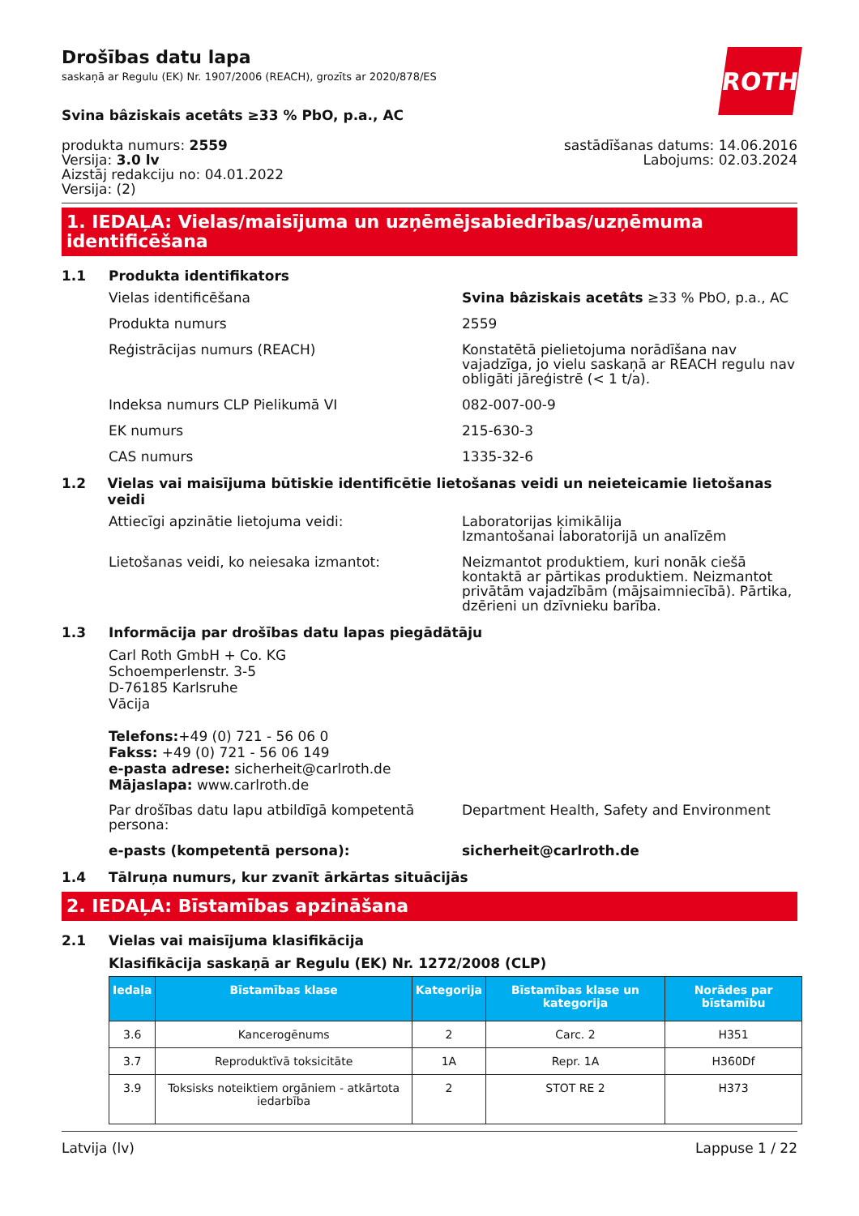Drošības datu lapa
saskaņā ar Regulu (EK) Nr. 1907/2006 (REACH), grozīts ar 2020/878/ES
Svina bâziskais acetâts ≥33 % PbO, p.a., AC
ROTH
produkta numurs: 2559
Versija: 3.0 lv
Aizstāj redakciju no: 04.01.2022
Versija: (2)
sastādīšanas datums: 14.06.2016
Labojums: 02.03.2024
1. IEDAĻA: Vielas/maisījuma un uzņēmējsabiedrības/uzņēmuma identificēšana
1.1 Produkta identifikators
Vielas identificēšana Svina bâziskais acetâts ≥33 % PbO, p.a., AC
Produkta numurs 2559
Reģistrācijas numurs (REACH) Konstatētā pielietojuma norādīšana nav vajadzīga, jo vielu saskaņā ar REACH regulu nav obligāti jāreģistrē (< 1 t/a).
Indeksa numurs CLP Pielikumā VI 082-007-00-9
EK numurs 215-630-3
CAS numurs 1335-32-6
1.2 Vielas vai maisījuma būtiskie identificētie lietošanas veidi un neieteicamie lietošanas veidi
Attiecīgi apzinātie lietojuma veidi: Laboratorijas ķimikālija
Izmantošanai laboratorijā un analīzēm
Lietošanas veidi, ko neiesaka izmantot: Neizmantot produktiem, kuri nonāk ciešā kontaktā ar pārtikas produktiem. Neizmantot privātām vajadzībām (mājsaimniecībā). Pārtika, dzērieni un dzīvnieku barība.
1.3 Informācija par drošības datu lapas piegādātāju
Carl Roth GmbH + Co. KG
Schoemperlenstr. 3-5
D-76185 Karlsruhe
Vācija
Telefons:+49 (0) 721 - 56 06 0
Fakss: +49 (0) 721 - 56 06 149
e-pasta adrese: sicherheit@carlroth.de
Mājaslapa: www.carlroth.de
Par drošības datu lapu atbildīgā kompetentā persona:
Department Health, Safety and Environment
e-pasts (kompetentā persona): sicherheit@carlroth.de
1.4 Tālruņa numurs, kur zvanīt ārkārtas situācijās
2. IEDAĻA: Bīstamības apzināšana
2.1 Vielas vai maisījuma klasifikācija
Klasifikācija saskaņā ar Regulu (EK) Nr. 1272/2008 (CLP)
| Iedaļa | Bīstamības klase | Kategorija | Bīstamības klase un kategorija | Norādes par bīstamību |
| --- | --- | --- | --- | --- |
| 3.6 | Kancerogēnums | 2 | Carc. 2 | H351 |
| 3.7 | Reproduktīvā toksicitāte | 1A | Repr. 1A | H360Df |
| 3.9 | Toksisks noteiktiem orgāniem - atkārtota iedarbība | 2 | STOT RE 2 | H373 |
Latvija (lv) Lappuse 1 / 22